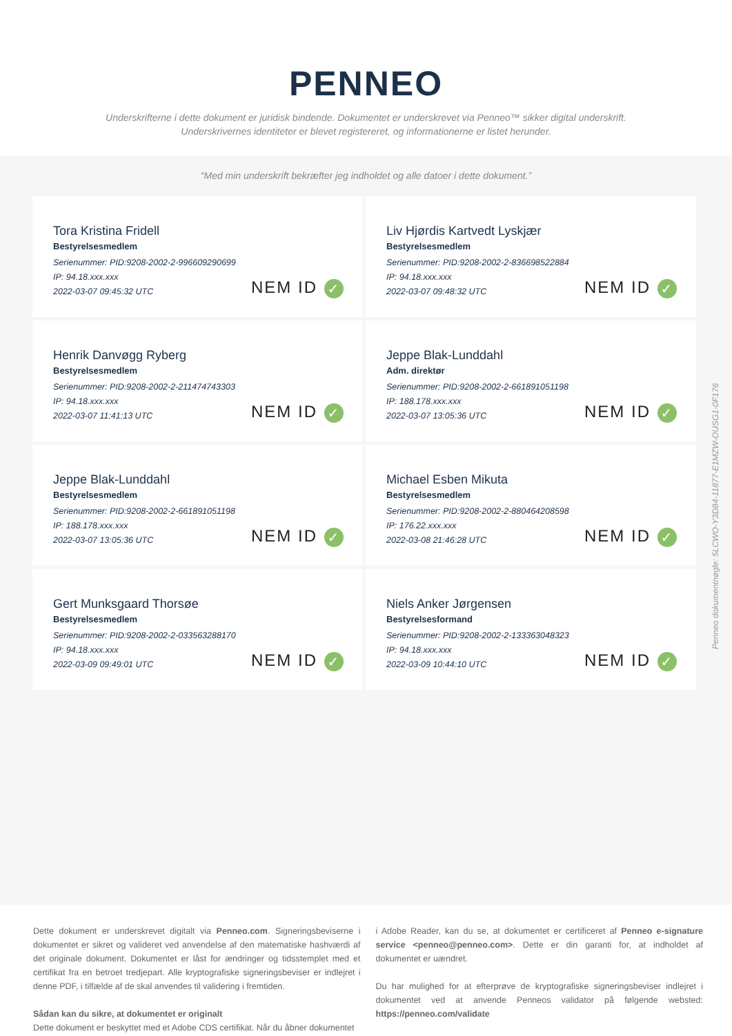PENNEO
Underskrifterne i dette dokument er juridisk bindende. Dokumentet er underskrevet via Penneo™ sikker digital underskrift.
Underskrivernes identiteter er blevet registereret, og informationerne er listet herunder.
“Med min underskrift bekræfter jeg indholdet og alle datoer i dette dokument.”
Tora Kristina Fridell
Bestyrelsesmedlem
Serienummer: PID:9208-2002-2-996609290699
IP: 94.18.xxx.xxx
2022-03-07 09:45:32 UTC
NEM ID ✓
Liv Hjørdis Kartvedt Lyskjær
Bestyrelsesmedlem
Serienummer: PID:9208-2002-2-836698522884
IP: 94.18.xxx.xxx
2022-03-07 09:48:32 UTC
NEM ID ✓
Henrik Danvøgg Ryberg
Bestyrelsesmedlem
Serienummer: PID:9208-2002-2-211474743303
IP: 94.18.xxx.xxx
2022-03-07 11:41:13 UTC
NEM ID ✓
Jeppe Blak-Lunddahl
Adm. direktør
Serienummer: PID:9208-2002-2-661891051198
IP: 188.178.xxx.xxx
2022-03-07 13:05:36 UTC
NEM ID ✓
Jeppe Blak-Lunddahl
Bestyrelsesmedlem
Serienummer: PID:9208-2002-2-661891051198
IP: 188.178.xxx.xxx
2022-03-07 13:05:36 UTC
NEM ID ✓
Michael Esben Mikuta
Bestyrelsesmedlem
Serienummer: PID:9208-2002-2-880464208598
IP: 176.22.xxx.xxx
2022-03-08 21:46:28 UTC
NEM ID ✓
Gert Munksgaard Thorsøe
Bestyrelsesmedlem
Serienummer: PID:9208-2002-2-033563288170
IP: 94.18.xxx.xxx
2022-03-09 09:49:01 UTC
NEM ID ✓
Niels Anker Jørgensen
Bestyrelsesformand
Serienummer: PID:9208-2002-2-133363048323
IP: 94.18.xxx.xxx
2022-03-09 10:44:10 UTC
NEM ID ✓
Penneo dokumentnøgle: 5LCWO-Y3D84-11877-E1MZW-OUSG1-0F176
Dette dokument er underskrevet digitalt via Penneo.com. Signeringsbeviserne i dokumentet er sikret og valideret ved anvendelse af den matematiske hashværdi af det originale dokument. Dokumentet er låst for ændringer og tidsstemplet med et certifikat fra en betroet tredjepart. Alle kryptografiske signeringsbeviser er indlejret i denne PDF, i tilfælde af de skal anvendes til validering i fremtiden.
Sådan kan du sikre, at dokumentet er originalt
Dette dokument er beskyttet med et Adobe CDS certifikat. Når du åbner dokumentet
i Adobe Reader, kan du se, at dokumentet er certificeret af Penneo e-signature service <penneo@penneo.com>. Dette er din garanti for, at indholdet af dokumentet er uændret.
Du har mulighed for at efterprøve de kryptografiske signeringsbeviser indlejret i dokumentet ved at anvende Penneos validator på følgende websted: https://penneo.com/validate